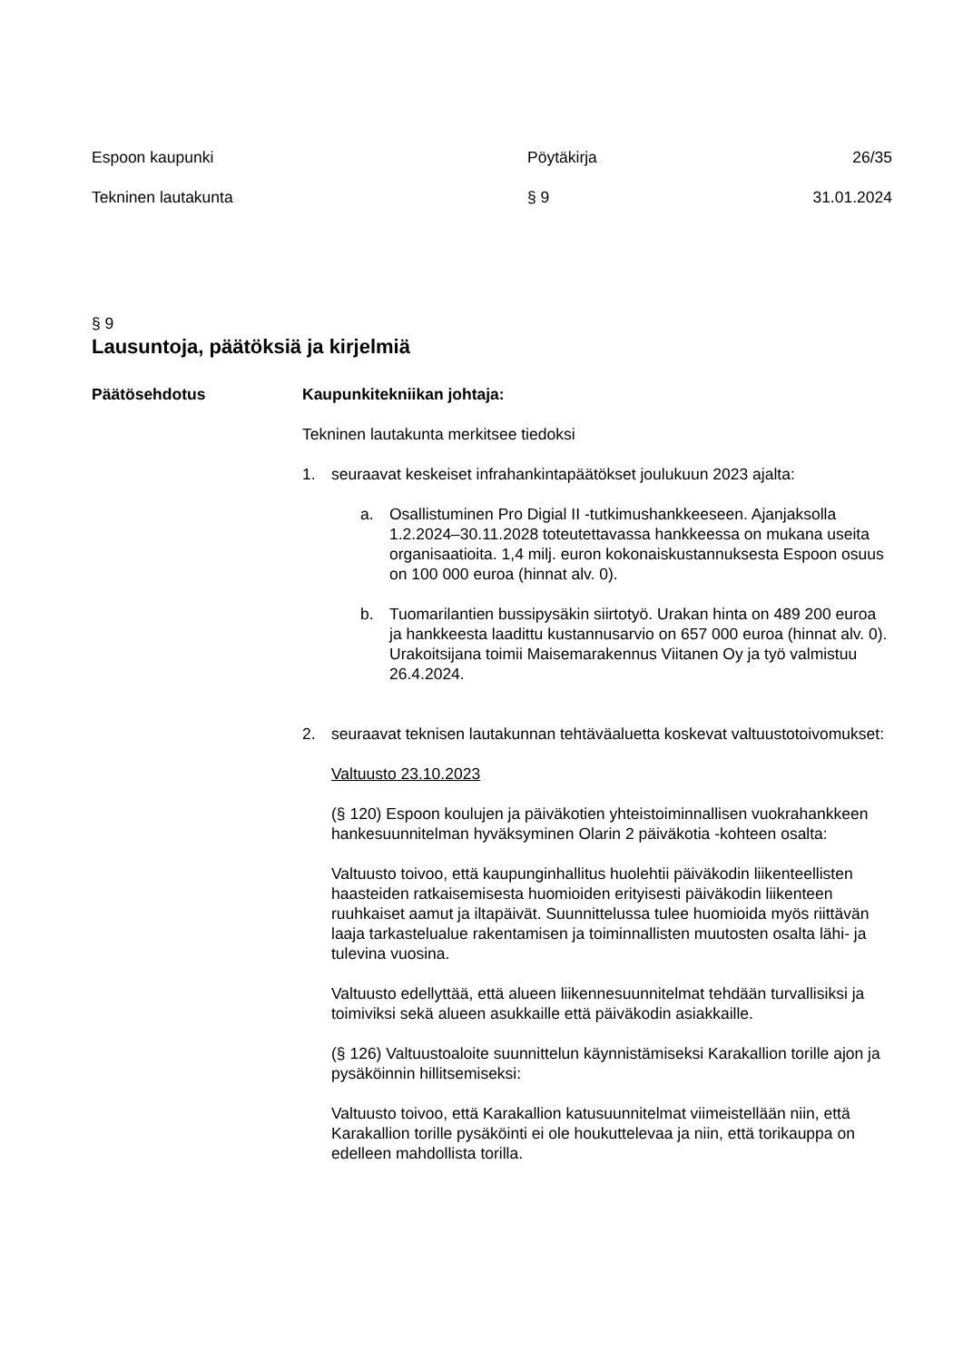Espoon kaupunki Pöytäkirja 26/35
Tekninen lautakunta § 9 31.01.2024
§ 9
Lausuntoja, päätöksiä ja kirjelmiä
Päätösehdotus Kaupunkitekniikan johtaja:
Tekninen lautakunta merkitsee tiedoksi
1. seuraavat keskeiset infrahankintapäätökset joulukuun 2023 ajalta:
a. Osallistuminen Pro Digial II -tutkimushankkeeseen. Ajanjaksolla 1.2.2024–30.11.2028 toteutettavassa hankkeessa on mukana useita organisaatioita. 1,4 milj. euron kokonaiskustannuksesta Espoon osuus on 100 000 euroa (hinnat alv. 0).
b. Tuomarilantien bussipysäkin siirtotyö. Urakan hinta on 489 200 euroa ja hankkeesta laadittu kustannusarvio on 657 000 euroa (hinnat alv. 0). Urakoitsijana toimii Maisemarakennus Viitanen Oy ja työ valmistuu 26.4.2024.
2. seuraavat teknisen lautakunnan tehtäväaluetta koskevat valtuustotoivomukset:
Valtuusto 23.10.2023
(§ 120) Espoon koulujen ja päiväkotien yhteistoiminnallisen vuokrahankkeen hankesuunnitelman hyväksyminen Olarin 2 päiväkotia -kohteen osalta:
Valtuusto toivoo, että kaupunginhallitus huolehtii päiväkodin liikenteellisten haasteiden ratkaisemisesta huomioiden erityisesti päiväkodin liikenteen ruuhkaiset aamut ja iltapäivät. Suunnittelussa tulee huomioida myös riittävän laaja tarkastelualue rakentamisen ja toiminnallisten muutosten osalta lähi- ja tulevina vuosina.
Valtuusto edellyttää, että alueen liikennesuunnitelmat tehdään turvallisiksi ja toimiviksi sekä alueen asukkaille että päiväkodin asiakkaille.
(§ 126) Valtuustoaloite suunnittelun käynnistämiseksi Karakallion torille ajon ja pysäköinnin hillitsemiseksi:
Valtuusto toivoo, että Karakallion katusuunnitelmat viimeistellään niin, että Karakallion torille pysäköinti ei ole houkuttelevaa ja niin, että torikauppa on edelleen mahdollista torilla.